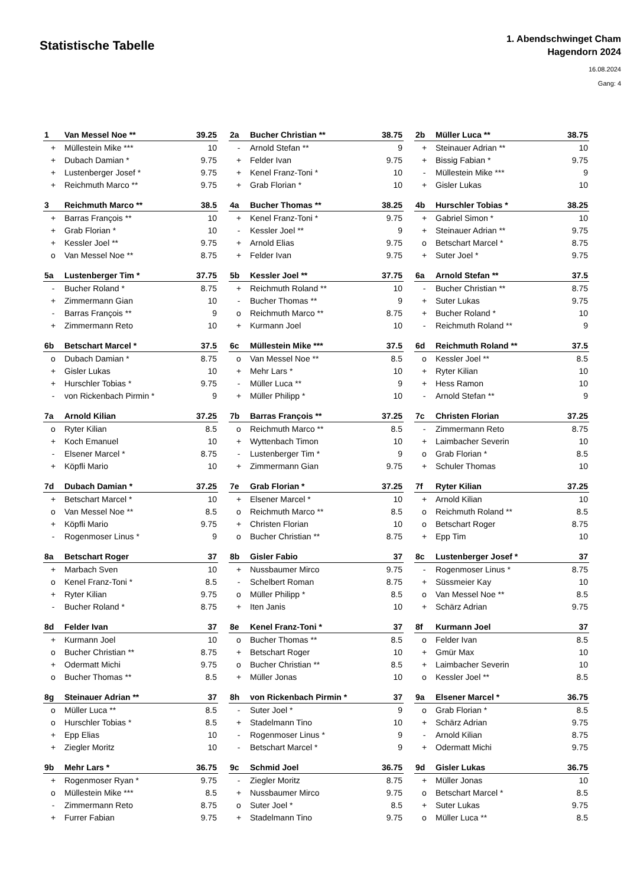Statistische Tabelle
1. Abendschwinget Cham
Hagendorn 2024
16.08.2024
Gang: 4
| 1 | Van Messel Noe ** | 39.25 |
| --- | --- | --- |
| + | Müllestein Mike *** | 10 |
| + | Dubach Damian * | 9.75 |
| + | Lustenberger Josef * | 9.75 |
| + | Reichmuth Marco ** | 9.75 |
| 2a | Bucher Christian ** | 38.75 |
| --- | --- | --- |
| - | Arnold Stefan ** | 9 |
| + | Felder Ivan | 9.75 |
| + | Kenel Franz-Toni * | 10 |
| + | Grab Florian * | 10 |
| 2b | Müller Luca ** | 38.75 |
| --- | --- | --- |
| + | Steinauer Adrian ** | 10 |
| + | Bissig Fabian * | 9.75 |
| - | Müllestein Mike *** | 9 |
| + | Gisler Lukas | 10 |
| 3 | Reichmuth Marco ** | 38.5 |
| --- | --- | --- |
| + | Barras François ** | 10 |
| + | Grab Florian * | 10 |
| + | Kessler Joel ** | 9.75 |
| o | Van Messel Noe ** | 8.75 |
| 4a | Bucher Thomas ** | 38.25 |
| --- | --- | --- |
| + | Kenel Franz-Toni * | 9.75 |
| - | Kessler Joel ** | 9 |
| + | Arnold Elias | 9.75 |
| + | Felder Ivan | 9.75 |
| 4b | Hurschler Tobias * | 38.25 |
| --- | --- | --- |
| + | Gabriel Simon * | 10 |
| + | Steinauer Adrian ** | 9.75 |
| o | Betschart Marcel * | 8.75 |
| + | Suter Joel * | 9.75 |
| 5a | Lustenberger Tim * | 37.75 |
| --- | --- | --- |
| - | Bucher Roland * | 8.75 |
| + | Zimmermann Gian | 10 |
| - | Barras François ** | 9 |
| + | Zimmermann Reto | 10 |
| 5b | Kessler Joel ** | 37.75 |
| --- | --- | --- |
| + | Reichmuth Roland ** | 10 |
| - | Bucher Thomas ** | 9 |
| o | Reichmuth Marco ** | 8.75 |
| + | Kurmann Joel | 10 |
| 6a | Arnold Stefan ** | 37.5 |
| --- | --- | --- |
| - | Bucher Christian ** | 8.75 |
| + | Suter Lukas | 9.75 |
| + | Bucher Roland * | 10 |
| - | Reichmuth Roland ** | 9 |
| 6b | Betschart Marcel * | 37.5 |
| --- | --- | --- |
| o | Dubach Damian * | 8.75 |
| + | Gisler Lukas | 10 |
| + | Hurschler Tobias * | 9.75 |
| - | von Rickenbach Pirmin * | 9 |
| 6c | Müllestein Mike *** | 37.5 |
| --- | --- | --- |
| o | Van Messel Noe ** | 8.5 |
| + | Mehr Lars * | 10 |
| - | Müller Luca ** | 9 |
| + | Müller Philipp * | 10 |
| 6d | Reichmuth Roland ** | 37.5 |
| --- | --- | --- |
| o | Kessler Joel ** | 8.5 |
| + | Ryter Kilian | 10 |
| + | Hess Ramon | 10 |
| - | Arnold Stefan ** | 9 |
| 7a | Arnold Kilian | 37.25 |
| --- | --- | --- |
| o | Ryter Kilian | 8.5 |
| + | Koch Emanuel | 10 |
| - | Elsener Marcel * | 8.75 |
| + | Köpfli Mario | 10 |
| 7b | Barras François ** | 37.25 |
| --- | --- | --- |
| o | Reichmuth Marco ** | 8.5 |
| + | Wyttenbach Timon | 10 |
| - | Lustenberger Tim * | 9 |
| + | Zimmermann Gian | 9.75 |
| 7c | Christen Florian | 37.25 |
| --- | --- | --- |
| - | Zimmermann Reto | 8.75 |
| + | Laimbacher Severin | 10 |
| o | Grab Florian * | 8.5 |
| + | Schuler Thomas | 10 |
| 7d | Dubach Damian * | 37.25 |
| --- | --- | --- |
| + | Betschart Marcel * | 10 |
| o | Van Messel Noe ** | 8.5 |
| + | Köpfli Mario | 9.75 |
| - | Rogenmoser Linus * | 9 |
| 7e | Grab Florian * | 37.25 |
| --- | --- | --- |
| + | Elsener Marcel * | 10 |
| o | Reichmuth Marco ** | 8.5 |
| + | Christen Florian | 10 |
| o | Bucher Christian ** | 8.75 |
| 7f | Ryter Kilian | 37.25 |
| --- | --- | --- |
| + | Arnold Kilian | 10 |
| o | Reichmuth Roland ** | 8.5 |
| o | Betschart Roger | 8.75 |
| + | Epp Tim | 10 |
| 8a | Betschart Roger | 37 |
| --- | --- | --- |
| + | Marbach Sven | 10 |
| o | Kenel Franz-Toni * | 8.5 |
| + | Ryter Kilian | 9.75 |
| - | Bucher Roland * | 8.75 |
| 8b | Gisler Fabio | 37 |
| --- | --- | --- |
| + | Nussbaumer Mirco | 9.75 |
| - | Schelbert Roman | 8.75 |
| o | Müller Philipp * | 8.5 |
| + | Iten Janis | 10 |
| 8c | Lustenberger Josef * | 37 |
| --- | --- | --- |
| - | Rogenmoser Linus * | 8.75 |
| + | Süssmeier Kay | 10 |
| o | Van Messel Noe ** | 8.5 |
| + | Schärz Adrian | 9.75 |
| 8d | Felder Ivan | 37 |
| --- | --- | --- |
| + | Kurmann Joel | 10 |
| o | Bucher Christian ** | 8.75 |
| + | Odermatt Michi | 9.75 |
| o | Bucher Thomas ** | 8.5 |
| 8e | Kenel Franz-Toni * | 37 |
| --- | --- | --- |
| o | Bucher Thomas ** | 8.5 |
| + | Betschart Roger | 10 |
| o | Bucher Christian ** | 8.5 |
| + | Müller Jonas | 10 |
| 8f | Kurmann Joel | 37 |
| --- | --- | --- |
| o | Felder Ivan | 8.5 |
| + | Gmür Max | 10 |
| + | Laimbacher Severin | 10 |
| o | Kessler Joel ** | 8.5 |
| 8g | Steinauer Adrian ** | 37 |
| --- | --- | --- |
| o | Müller Luca ** | 8.5 |
| o | Hurschler Tobias * | 8.5 |
| + | Epp Elias | 10 |
| + | Ziegler Moritz | 10 |
| 8h | von Rickenbach Pirmin * | 37 |
| --- | --- | --- |
| - | Suter Joel * | 9 |
| + | Stadelmann Tino | 10 |
| - | Rogenmoser Linus * | 9 |
| - | Betschart Marcel * | 9 |
| 9a | Elsener Marcel * | 36.75 |
| --- | --- | --- |
| o | Grab Florian * | 8.5 |
| + | Schärz Adrian | 9.75 |
| - | Arnold Kilian | 8.75 |
| + | Odermatt Michi | 9.75 |
| 9b | Mehr Lars * | 36.75 |
| --- | --- | --- |
| + | Rogenmoser Ryan * | 9.75 |
| o | Müllestein Mike *** | 8.5 |
| - | Zimmermann Reto | 8.75 |
| + | Furrer Fabian | 9.75 |
| 9c | Schmid Joel | 36.75 |
| --- | --- | --- |
| - | Ziegler Moritz | 8.75 |
| + | Nussbaumer Mirco | 9.75 |
| o | Suter Joel * | 8.5 |
| + | Stadelmann Tino | 9.75 |
| 9d | Gisler Lukas | 36.75 |
| --- | --- | --- |
| + | Müller Jonas | 10 |
| o | Betschart Marcel * | 8.5 |
| + | Suter Lukas | 9.75 |
| o | Müller Luca ** | 8.5 |